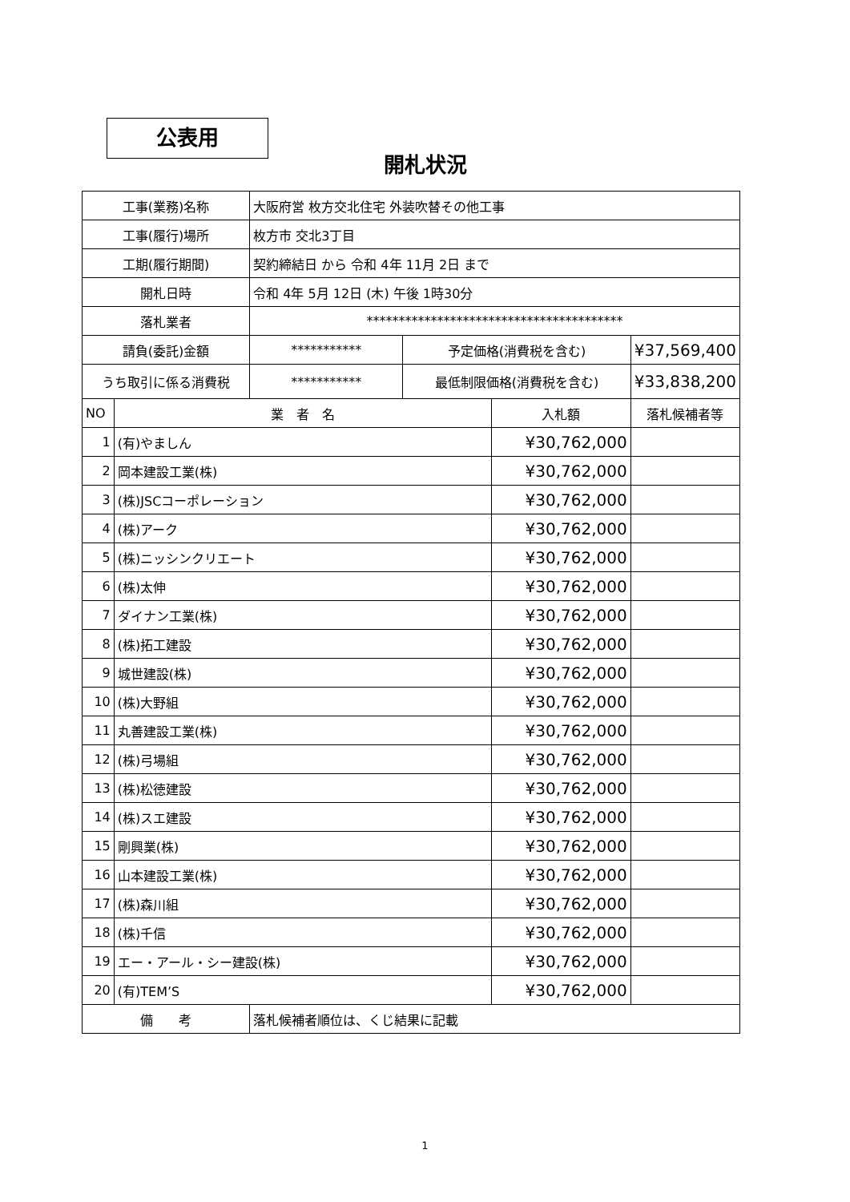公表用
開札状況
| 工事(業務)名称 | | 大阪府営 枚方交北住宅 外装吹替その他工事 | | | |
| 工事(履行)場所 | | 枚方市 交北3丁目 | | | |
| 工期(履行期間) | | 契約締結日 から 令和 4年 11月 2日 まで | | | |
| 開札日時 | | 令和 4年 5月 12日 (木) 午後 1時30分 | | | |
| 落札業者 | | **************************************** | | | |
| 請負(委託)金額 | | *********** | 予定価格(消費税を含む) | | ¥37,569,400 |
| うち取引に係る消費税 | | *********** | 最低制限価格(消費税を含む) | | ¥33,838,200 |
| NO | 業 者 名 | | | 入札額 | 落札候補者等 |
| 1 | (有)やましん | | | ¥30,762,000 | |
| 2 | 岡本建設工業(株) | | | ¥30,762,000 | |
| 3 | (株)JSCコーポレーション | | | ¥30,762,000 | |
| 4 | (株)アーク | | | ¥30,762,000 | |
| 5 | (株)ニッシンクリエート | | | ¥30,762,000 | |
| 6 | (株)太伸 | | | ¥30,762,000 | |
| 7 | ダイナン工業(株) | | | ¥30,762,000 | |
| 8 | (株)拓工建設 | | | ¥30,762,000 | |
| 9 | 城世建設(株) | | | ¥30,762,000 | |
| 10 | (株)大野組 | | | ¥30,762,000 | |
| 11 | 丸善建設工業(株) | | | ¥30,762,000 | |
| 12 | (株)弓場組 | | | ¥30,762,000 | |
| 13 | (株)松徳建設 | | | ¥30,762,000 | |
| 14 | (株)スエ建設 | | | ¥30,762,000 | |
| 15 | 剛興業(株) | | | ¥30,762,000 | |
| 16 | 山本建設工業(株) | | | ¥30,762,000 | |
| 17 | (株)森川組 | | | ¥30,762,000 | |
| 18 | (株)千信 | | | ¥30,762,000 | |
| 19 | エー・アール・シー建設(株) | | | ¥30,762,000 | |
| 20 | (有)TEM’S | | | ¥30,762,000 | |
| 備 考 | | 落札候補者順位は、くじ結果に記載 | | | |
1